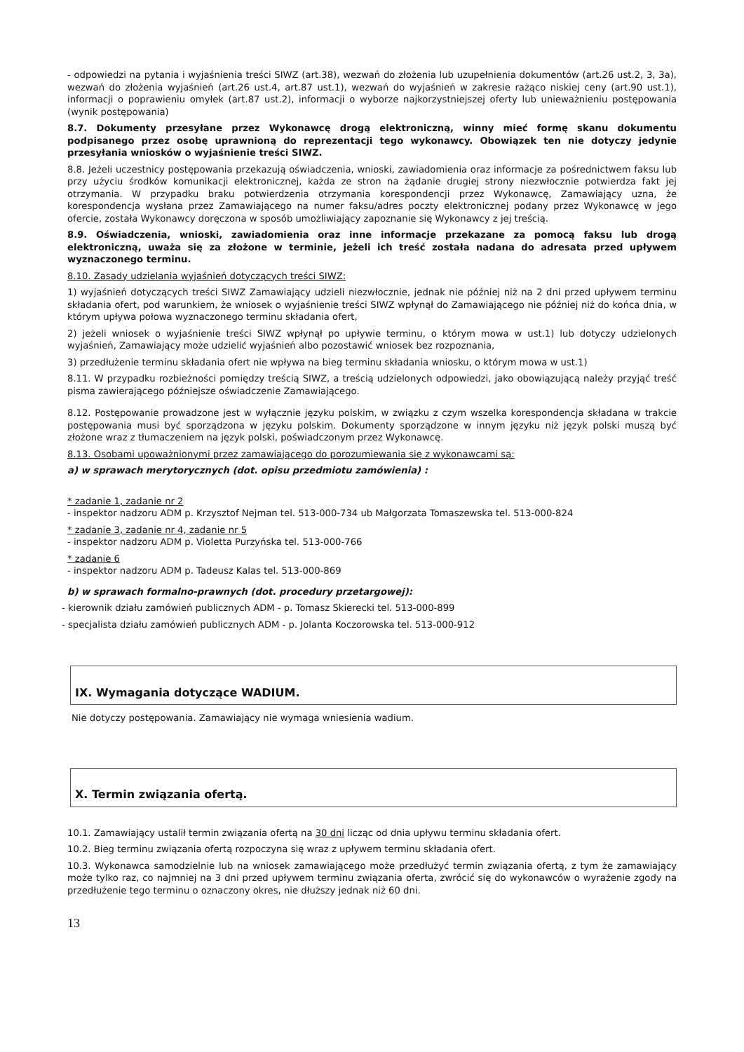- odpowiedzi na pytania i wyjaśnienia treści SIWZ (art.38), wezwań do złożenia lub uzupełnienia dokumentów (art.26 ust.2, 3, 3a), wezwań do złożenia wyjaśnień (art.26 ust.4, art.87 ust.1), wezwań do wyjaśnień w zakresie rażąco niskiej ceny (art.90 ust.1), informacji o poprawieniu omyłek (art.87 ust.2), informacji o wyborze najkorzystniejszej oferty lub unieważnieniu postępowania (wynik postępowania)
8.7. Dokumenty przesyłane przez Wykonawcę drogą elektroniczną, winny mieć formę skanu dokumentu podpisanego przez osobę uprawnioną do reprezentacji tego wykonawcy. Obowiązek ten nie dotyczy jedynie przesyłania wniosków o wyjaśnienie treści SIWZ.
8.8. Jeżeli uczestnicy postępowania przekazują oświadczenia, wnioski, zawiadomienia oraz informacje za pośrednictwem faksu lub przy użyciu środków komunikacji elektronicznej, każda ze stron na żądanie drugiej strony niezwłocznie potwierdza fakt jej otrzymania. W przypadku braku potwierdzenia otrzymania korespondencji przez Wykonawcę, Zamawiający uzna, że korespondencja wysłana przez Zamawiającego na numer faksu/adres poczty elektronicznej podany przez Wykonawcę w jego ofercie, została Wykonawcy doręczona w sposób umożliwiający zapoznanie się Wykonawcy z jej treścią.
8.9. Oświadczenia, wnioski, zawiadomienia oraz inne informacje przekazane za pomocą faksu lub drogą elektroniczną, uważa się za złożone w terminie, jeżeli ich treść została nadana do adresata przed upływem wyznaczonego terminu.
8.10. Zasady udzielania wyjaśnień dotyczących treści SIWZ:
1) wyjaśnień dotyczących treści SIWZ Zamawiający udzieli niezwłocznie, jednak nie później niż na 2 dni przed upływem terminu składania ofert, pod warunkiem, że wniosek o wyjaśnienie treści SIWZ wpłynął do Zamawiającego nie później niż do końca dnia, w którym upływa połowa wyznaczonego terminu składania ofert,
2) jeżeli wniosek o wyjaśnienie treści SIWZ wpłynął po upływie terminu, o którym mowa w ust.1) lub dotyczy udzielonych wyjaśnień, Zamawiający może udzielić wyjaśnień albo pozostawić wniosek bez rozpoznania,
3) przedłużenie terminu składania ofert nie wpływa na bieg terminu składania wniosku, o którym mowa w ust.1)
8.11. W przypadku rozbieżności pomiędzy treścią SIWZ, a treścią udzielonych odpowiedzi, jako obowiązującą należy przyjąć treść pisma zawierającego późniejsze oświadczenie Zamawiającego.
8.12. Postępowanie prowadzone jest w wyłącznie języku polskim, w związku z czym wszelka korespondencja składana w trakcie postępowania musi być sporządzona w języku polskim. Dokumenty sporządzone w innym języku niż język polski muszą być złożone wraz z tłumaczeniem na język polski, poświadczonym przez Wykonawcę.
8.13. Osobami upoważnionymi przez zamawiającego do porozumiewania się z wykonawcami są:
a) w sprawach merytorycznych (dot. opisu przedmiotu zamówienia) :
* zadanie 1, zadanie nr 2
- inspektor nadzoru ADM p. Krzysztof Nejman tel. 513-000-734 ub Małgorzata Tomaszewska tel. 513-000-824
* zadanie 3, zadanie nr 4, zadanie nr 5
- inspektor nadzoru ADM p. Violetta Purzyńska tel. 513-000-766
* zadanie 6
- inspektor nadzoru ADM p. Tadeusz Kalas tel. 513-000-869
b) w sprawach formalno-prawnych (dot. procedury przetargowej):
- kierownik działu zamówień publicznych ADM - p. Tomasz Skierecki tel. 513-000-899
- specjalista działu zamówień publicznych ADM - p. Jolanta Koczorowska tel. 513-000-912
IX. Wymagania dotyczące WADIUM.
Nie dotyczy postępowania. Zamawiający nie wymaga wniesienia wadium.
X. Termin związania ofertą.
10.1. Zamawiający ustalił termin związania ofertą na 30 dni licząc od dnia upływu terminu składania ofert.
10.2. Bieg terminu związania ofertą rozpoczyna się wraz z upływem terminu składania ofert.
10.3. Wykonawca samodzielnie lub na wniosek zamawiającego może przedłużyć termin związania ofertą, z tym że zamawiający może tylko raz, co najmniej na 3 dni przed upływem terminu związania oferta, zwrócić się do wykonawców o wyrażenie zgody na przedłużenie tego terminu o oznaczony okres, nie dłuższy jednak niż 60 dni.
13